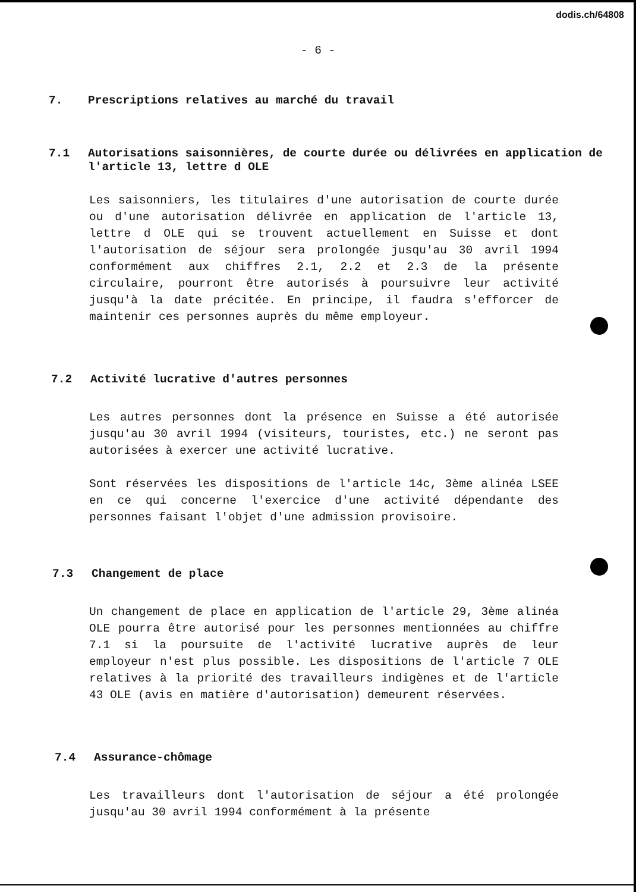dodis.ch/64808
- 6 -
7. Prescriptions relatives au marché du travail
7.1 Autorisations saisonnières, de courte durée ou délivrées en application de l'article 13, lettre d OLE
Les saisonniers, les titulaires d'une autorisation de courte durée ou d'une autorisation délivrée en application de l'article 13, lettre d OLE qui se trouvent actuellement en Suisse et dont l'autorisation de séjour sera prolongée jusqu'au 30 avril 1994 conformément aux chiffres 2.1, 2.2 et 2.3 de la présente circulaire, pourront être autorisés à poursuivre leur activité jusqu'à la date précitée. En principe, il faudra s'efforcer de maintenir ces personnes auprès du même employeur.
7.2 Activité lucrative d'autres personnes
Les autres personnes dont la présence en Suisse a été autorisée jusqu'au 30 avril 1994 (visiteurs, touristes, etc.) ne seront pas autorisées à exercer une activité lucrative.
Sont réservées les dispositions de l'article 14c, 3ème alinéa LSEE en ce qui concerne l'exercice d'une activité dépendante des personnes faisant l'objet d'une admission provisoire.
7.3 Changement de place
Un changement de place en application de l'article 29, 3ème alinéa OLE pourra être autorisé pour les personnes mentionnées au chiffre 7.1 si la poursuite de l'activité lucrative auprès de leur employeur n'est plus possible. Les dispositions de l'article 7 OLE relatives à la priorité des travailleurs indigènes et de l'article 43 OLE (avis en matière d'autorisation) demeurent réservées.
7.4 Assurance-chômage
Les travailleurs dont l'autorisation de séjour a été prolongée jusqu'au 30 avril 1994 conformément à la présente